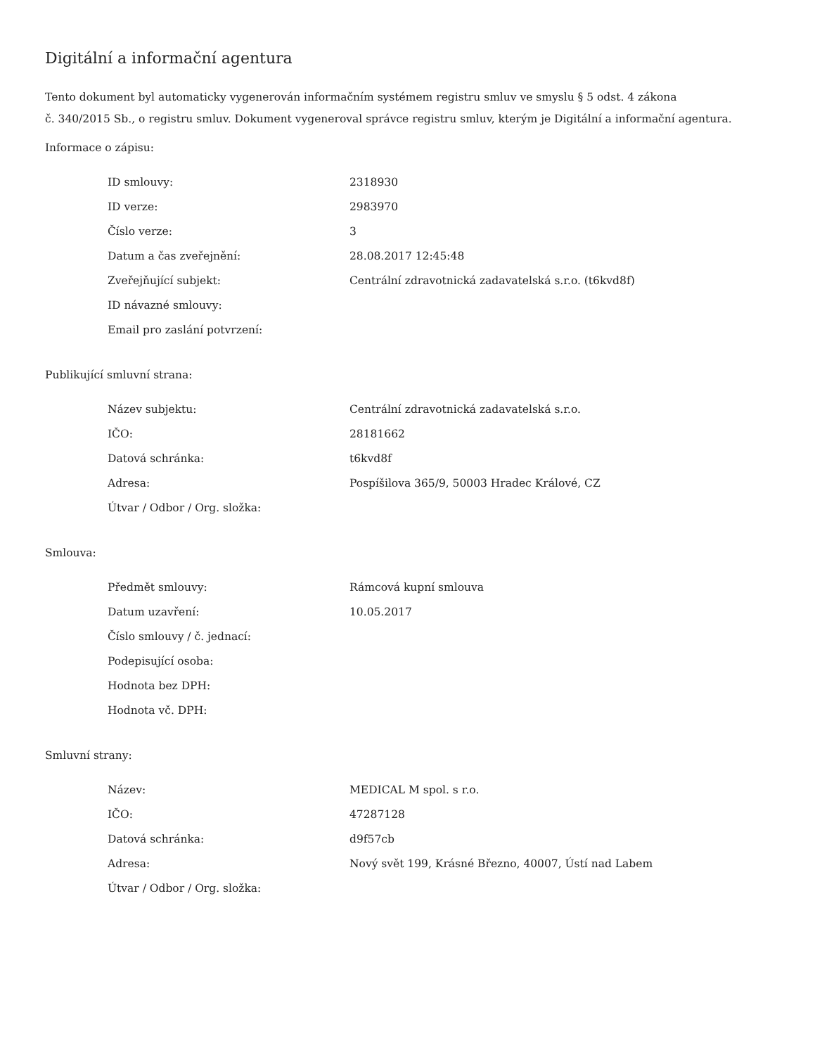Digitální a informační agentura
Tento dokument byl automaticky vygenerován informačním systémem registru smluv ve smyslu § 5 odst. 4 zákona
č. 340/2015 Sb., o registru smluv. Dokument vygeneroval správce registru smluv, kterým je Digitální a informační agentura.
Informace o zápisu:
| ID smlouvy: | 2318930 |
| ID verze: | 2983970 |
| Číslo verze: | 3 |
| Datum a čas zveřejnění: | 28.08.2017 12:45:48 |
| Zveřejňující subjekt: | Centrální zdravotnická zadavatelská s.r.o. (t6kvd8f) |
| ID návazné smlouvy: | |
| Email pro zaslání potvrzení: | |
Publikující smluvní strana:
| Název subjektu: | Centrální zdravotnická zadavatelská s.r.o. |
| IČO: | 28181662 |
| Datová schránka: | t6kvd8f |
| Adresa: | Pospíšilova 365/9, 50003 Hradec Králové, CZ |
| Útvar / Odbor / Org. složka: | |
Smlouva:
| Předmět smlouvy: | Rámcová kupní smlouva |
| Datum uzavření: | 10.05.2017 |
| Číslo smlouvy / č. jednací: | |
| Podepisující osoba: | |
| Hodnota bez DPH: | |
| Hodnota vč. DPH: | |
Smluvní strany:
| Název: | MEDICAL M spol. s r.o. |
| IČO: | 47287128 |
| Datová schránka: | d9f57cb |
| Adresa: | Nový svět 199, Krásné Březno, 40007, Ústí nad Labem |
| Útvar / Odbor / Org. složka: | |